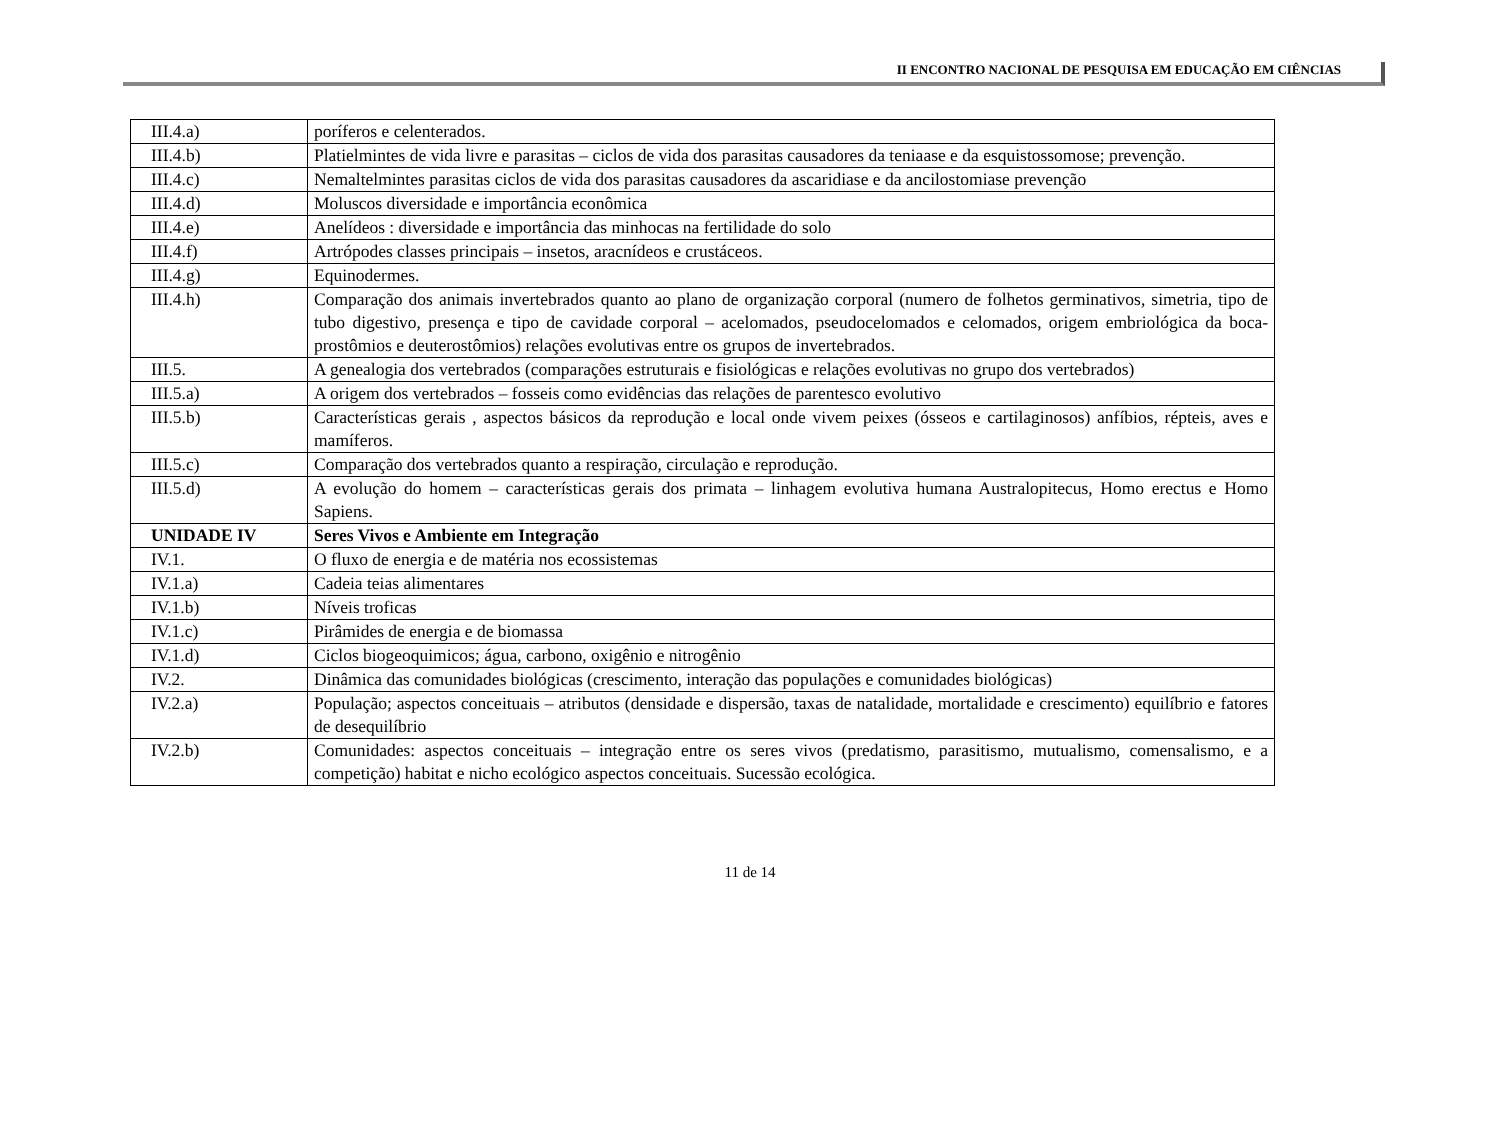II ENCONTRO NACIONAL DE PESQUISA EM EDUCAÇÃO EM CIÊNCIAS
| III.4.a) | poríferos e celenterados. |
| III.4.b) | Platielmintes de vida livre e parasitas – ciclos de vida dos parasitas causadores da teniaase e da esquistossomose; prevenção. |
| III.4.c) | Nemaltelmintes parasitas ciclos de vida dos parasitas causadores da ascaridiase e da ancilostomiase prevenção |
| III.4.d) | Moluscos diversidade e importância econômica |
| III.4.e) | Anelídeos : diversidade e importância das minhocas na fertilidade do solo |
| III.4.f) | Artrópodes classes principais – insetos, aracnídeos e crustáceos. |
| III.4.g) | Equinodermes. |
| III.4.h) | Comparação dos animais invertebrados quanto ao plano de organização corporal (numero de folhetos germinativos, simetria, tipo de tubo digestivo, presença e tipo de cavidade corporal – acelomados, pseudocelomados e celomados, origem embriológica da boca-prostômios e deuterostômios) relações evolutivas entre os grupos de invertebrados. |
| III.5. | A genealogia dos vertebrados (comparações estruturais e fisiológicas e relações evolutivas no grupo dos vertebrados) |
| III.5.a) | A origem dos vertebrados – fosseis como evidências das relações de parentesco evolutivo |
| III.5.b) | Características gerais , aspectos básicos da reprodução e local onde vivem peixes (ósseos e cartilaginosos) anfíbios, répteis, aves e mamíferos. |
| III.5.c) | Comparação dos vertebrados quanto a respiração, circulação e reprodução. |
| III.5.d) | A evolução do homem – características gerais dos primata – linhagem evolutiva humana Australopitecus, Homo erectus e Homo Sapiens. |
| UNIDADE IV | Seres Vivos e Ambiente em Integração |
| IV.1. | O fluxo de energia e de matéria nos ecossistemas |
| IV.1.a) | Cadeia teias alimentares |
| IV.1.b) | Níveis troficas |
| IV.1.c) | Pirâmides de energia e de biomassa |
| IV.1.d) | Ciclos biogeoquimicos; água, carbono, oxigênio e nitrogênio |
| IV.2. | Dinâmica das comunidades biológicas (crescimento, interação das populações e comunidades biológicas) |
| IV.2.a) | População; aspectos conceituais – atributos (densidade e dispersão, taxas de natalidade, mortalidade e crescimento) equilíbrio e fatores de desequilíbrio |
| IV.2.b) | Comunidades: aspectos conceituais – integração entre os seres vivos (predatismo, parasitismo, mutualismo, comensalismo, e a competição) habitat e nicho ecológico aspectos conceituais. Sucessão ecológica. |
11 de 14